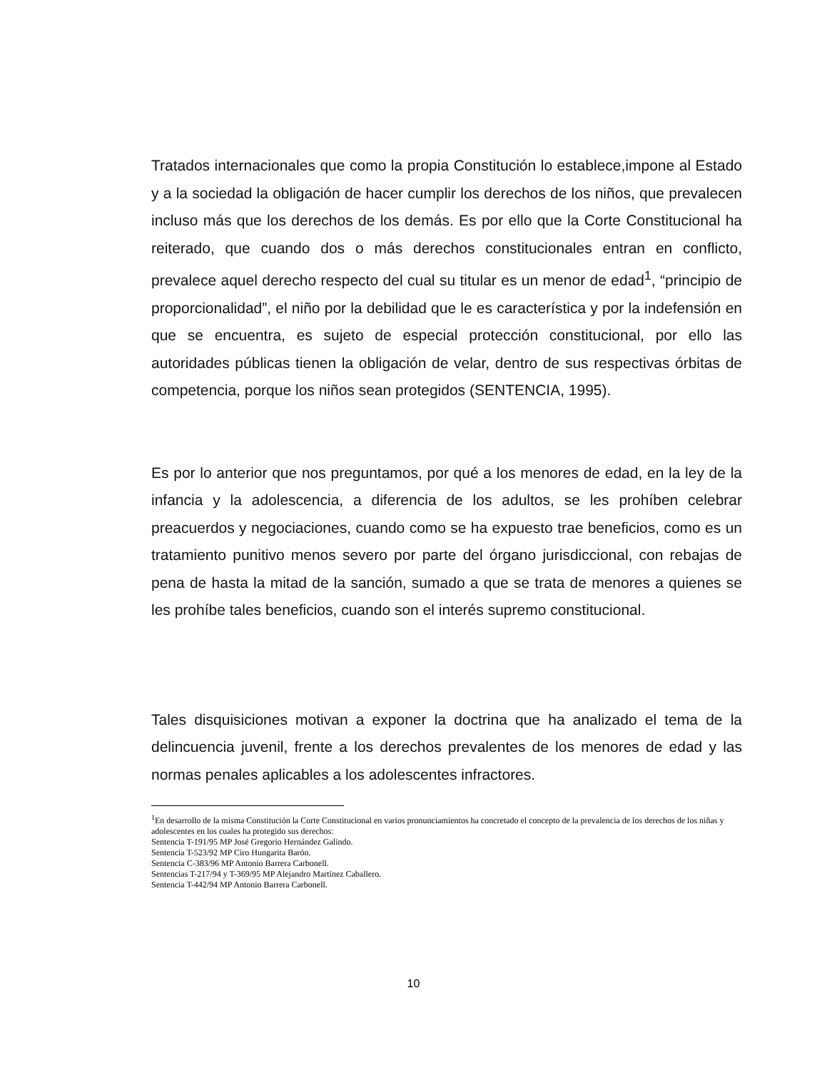Tratados internacionales que como la propia Constitución lo establece,impone al Estado y a la sociedad la obligación de hacer cumplir los derechos de los niños, que prevalecen incluso más que los derechos de los demás. Es por ello que la Corte Constitucional ha reiterado, que cuando dos o más derechos constitucionales entran en conflicto, prevalece aquel derecho respecto del cual su titular es un menor de edad<sup>1</sup>, “principio de proporcionalidad”, el niño por la debilidad que le es característica y por la indefensión en que se encuentra, es sujeto de especial protección constitucional, por ello las autoridades públicas tienen la obligación de velar, dentro de sus respectivas órbitas de competencia, porque los niños sean protegidos (SENTENCIA, 1995).
Es por lo anterior que nos preguntamos, por qué a los menores de edad, en la ley de la infancia y la adolescencia, a diferencia de los adultos, se les prohíben celebrar preacuerdos y negociaciones, cuando como se ha expuesto trae beneficios, como es un tratamiento punitivo menos severo por parte del órgano jurisdiccional, con rebajas de pena de hasta la mitad de la sanción, sumado a que se trata de menores a quienes se les prohíbe tales beneficios, cuando son el interés supremo constitucional.
Tales disquisiciones motivan a exponer la doctrina que ha analizado el tema de la delincuencia juvenil, frente a los derechos prevalentes de los menores de edad y las normas penales aplicables a los adolescentes infractores.
<sup>1</sup> En desarrollo de la misma Constitución la Corte Constitucional en varios pronunciamientos ha concretado el concepto de la prevalencia de los derechos de los niñas y adolescentes en los cuales ha protegido sus derechos:
Sentencia T-191/95 MP José Gregorio Hernández Galindo.
Sentencia T-523/92 MP Ciro Hungarita Barón.
Sentencia C-383/96 MP Antonio Barrera Carbonell.
Sentencias T-217/94 y T-369/95 MP Alejandro Martínez Caballero.
Sentencia T-442/94 MP Antonio Barrera Carbonell.
10